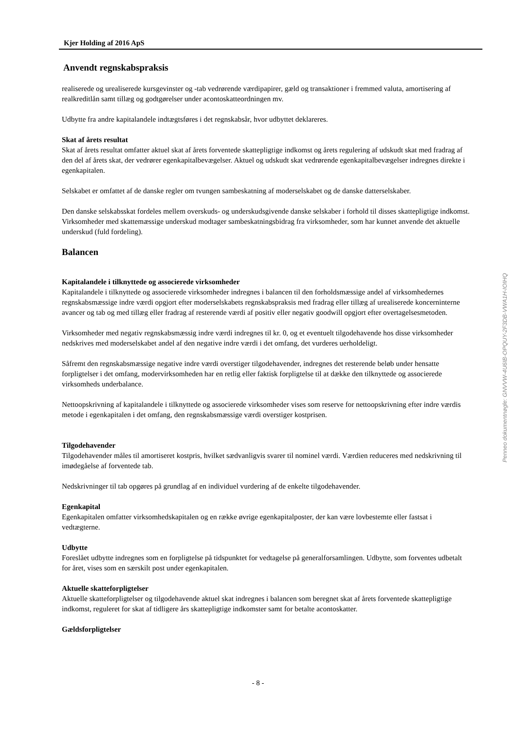Kjer Holding af 2016 ApS
Anvendt regnskabspraksis
realiserede og urealiserede kursgevinster og -tab vedrørende værdipapirer, gæld og transaktioner i fremmed valuta, amortisering af realkreditlån samt tillæg og godtgørelser under acontoskatteordningen mv.
Udbytte fra andre kapitalandele indtægtsføres i det regnskabsår, hvor udbyttet deklareres.
Skat af årets resultat
Skat af årets resultat omfatter aktuel skat af årets forventede skattepligtige indkomst og årets regulering af udskudt skat med fradrag af den del af årets skat, der vedrører egenkapitalbevægelser. Aktuel og udskudt skat vedrørende egenkapitalbevægelser indregnes direkte i egenkapitalen.
Selskabet er omfattet af de danske regler om tvungen sambeskatning af moderselskabet og de danske datterselskaber.
Den danske selskabsskat fordeles mellem overskuds- og underskudsgivende danske selskaber i forhold til disses skattepligtige indkomst. Virksomheder med skattemæssige underskud modtager sambeskatningsbidrag fra virksomheder, som har kunnet anvende det aktuelle underskud (fuld fordeling).
Balancen
Kapitalandele i tilknyttede og associerede virksomheder
Kapitalandele i tilknyttede og associerede virksomheder indregnes i balancen til den forholdsmæssige andel af virksomhedernes regnskabsmæssige indre værdi opgjort efter moderselskabets regnskabspraksis med fradrag eller tillæg af urealiserede koncerninterne avancer og tab og med tillæg eller fradrag af resterende værdi af positiv eller negativ goodwill opgjort efter overtagelsesmetoden.
Virksomheder med negativ regnskabsmæssig indre værdi indregnes til kr. 0, og et eventuelt tilgodehavende hos disse virksomheder nedskrives med moderselskabet andel af den negative indre værdi i det omfang, det vurderes uerholdeligt.
Såfremt den regnskabsmæssige negative indre værdi overstiger tilgodehavender, indregnes det resterende beløb under hensatte forpligtelser i det omfang, modervirksomheden har en retlig eller faktisk forpligtelse til at dække den tilknyttede og associerede virksomheds underbalance.
Nettoopskrivning af kapitalandele i tilknyttede og associerede virksomheder vises som reserve for nettoopskrivning efter indre værdis metode i egenkapitalen i det omfang, den regnskabsmæssige værdi overstiger kostprisen.
Tilgodehavender
Tilgodehavender måles til amortiseret kostpris, hvilket sædvanligvis svarer til nominel værdi. Værdien reduceres med nedskrivning til imødegåelse af forventede tab.
Nedskrivninger til tab opgøres på grundlag af en individuel vurdering af de enkelte tilgodehavender.
Egenkapital
Egenkapitalen omfatter virksomhedskapitalen og en række øvrige egenkapitalposter, der kan være lovbestemte eller fastsat i vedtægterne.
Udbytte
Foreslået udbytte indregnes som en forpligtelse på tidspunktet for vedtagelse på generalforsamlingen. Udbytte, som forventes udbetalt for året, vises som en særskilt post under egenkapitalen.
Aktuelle skatteforpligtelser
Aktuelle skatteforpligtelser og tilgodehavende aktuel skat indregnes i balancen som beregnet skat af årets forventede skattepligtige indkomst, reguleret for skat af tidligere års skattepligtige indkomster samt for betalte acontoskatter.
Gældsforpligtelser
- 8 -
Penneo dokumentnøgle: GNVVW-4U6IB-OPQUY-2F3DB-VWA1H-IOIHQ